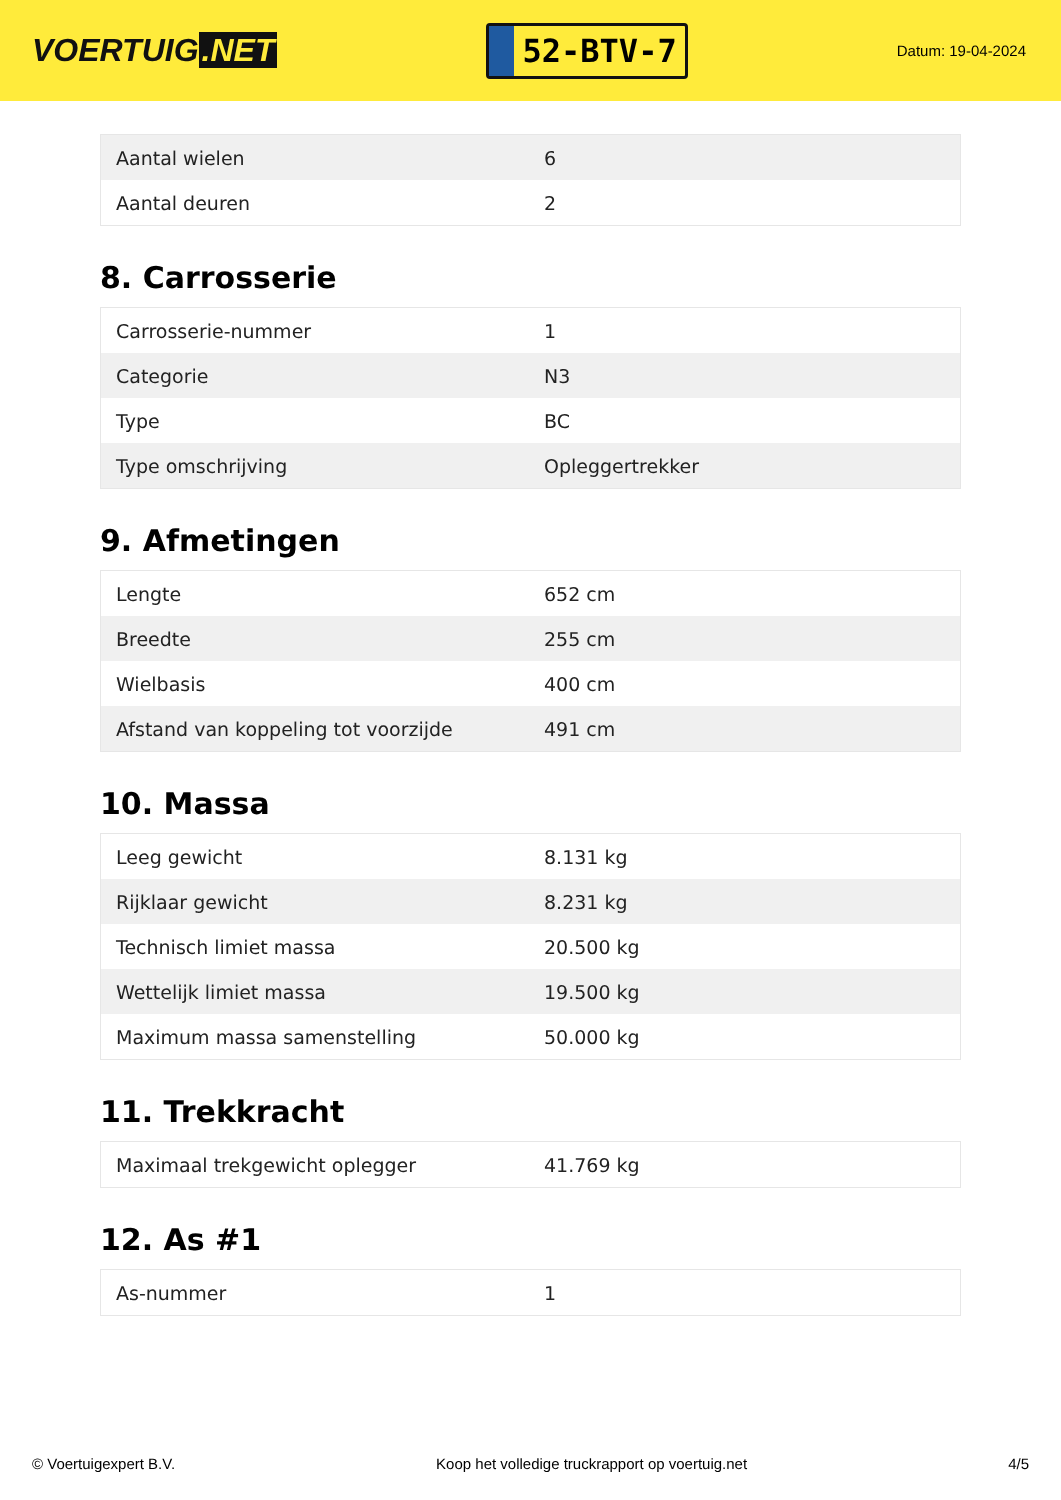VOERTUIG.NET
52-BTV-7
Datum: 19-04-2024
| Aantal wielen | 6 |
| Aantal deuren | 2 |
8. Carrosserie
| Carrosserie-nummer | 1 |
| Categorie | N3 |
| Type | BC |
| Type omschrijving | Opleggertrekker |
9. Afmetingen
| Lengte | 652 cm |
| Breedte | 255 cm |
| Wielbasis | 400 cm |
| Afstand van koppeling tot voorzijde | 491 cm |
10. Massa
| Leeg gewicht | 8.131 kg |
| Rijklaar gewicht | 8.231 kg |
| Technisch limiet massa | 20.500 kg |
| Wettelijk limiet massa | 19.500 kg |
| Maximum massa samenstelling | 50.000 kg |
11. Trekkracht
| Maximaal trekgewicht oplegger | 41.769 kg |
12. As #1
| As-nummer | 1 |
© Voertuigexpert B.V. Koop het volledige truckrapport op voertuig.net 4/5